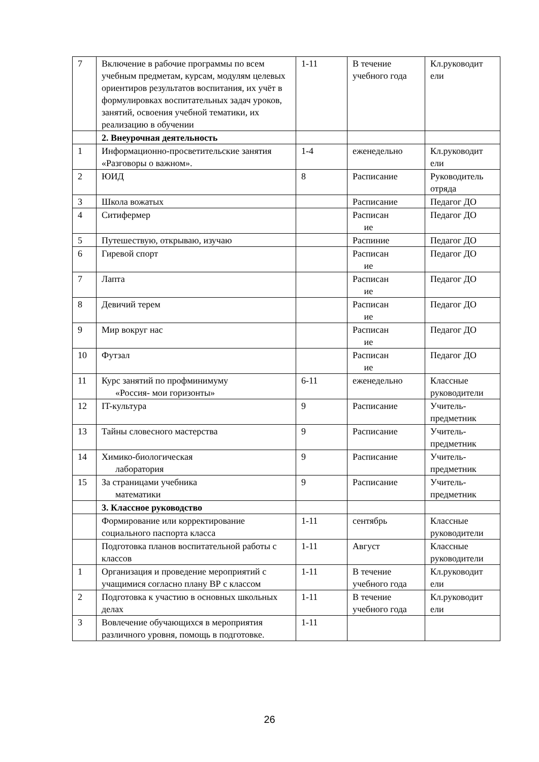| 7 | Включение в рабочие программы по всем учебным предметам, курсам, модулям целевых ориентиров результатов воспитания, их учёт в формулировках воспитательных задач уроков, занятий, освоения учебной тематики, их реализацию в обучении | 1-11 | В течение учебного года | Кл.руководит ели |
| | 2. Внеурочная деятельность | | | |
| 1 | Информационно-просветительские занятия «Разговоры о важном». | 1-4 | еженедельно | Кл.руководит ели |
| 2 | ЮИД | 8 | Расписание | Руководитель отряда |
| 3 | Школа вожатых | | Расписание | Педагог ДО |
| 4 | Ситифермер | | Расписан ие | Педагог ДО |
| 5 | Путешествую, открываю, изучаю | | Распиние | Педагог ДО |
| 6 | Гиревой спорт | | Расписан ие | Педагог ДО |
| 7 | Лапта | | Расписан ие | Педагог ДО |
| 8 | Девичий терем | | Расписан ие | Педагог ДО |
| 9 | Мир вокруг нас | | Расписан ие | Педагог ДО |
| 10 | Футзал | | Расписан ие | Педагог ДО |
| 11 | Курс занятий по профминимуму «Россия- мои горизонты» | 6-11 | еженедельно | Классные руководители |
| 12 | IT-культура | 9 | Расписание | Учитель-предметник |
| 13 | Тайны словесного мастерства | 9 | Расписание | Учитель-предметник |
| 14 | Химико-биологическая лаборатория | 9 | Расписание | Учитель-предметник |
| 15 | За страницами учебника математики | 9 | Расписание | Учитель-предметник |
| | 3. Классное руководство | | | |
| | Формирование или корректирование социального паспорта класса | 1-11 | сентябрь | Классные руководители |
| | Подготовка планов воспитательной работы с классов | 1-11 | Август | Классные руководители |
| 1 | Организация и проведение мероприятий с учащимися согласно плану ВР с классом | 1-11 | В течение учебного года | Кл.руководит ели |
| 2 | Подготовка к участию в основных школьных делах | 1-11 | В течение учебного года | Кл.руководит ели |
| 3 | Вовлечение обучающихся в мероприятия различного уровня, помощь в подготовке. | 1-11 | | |
26